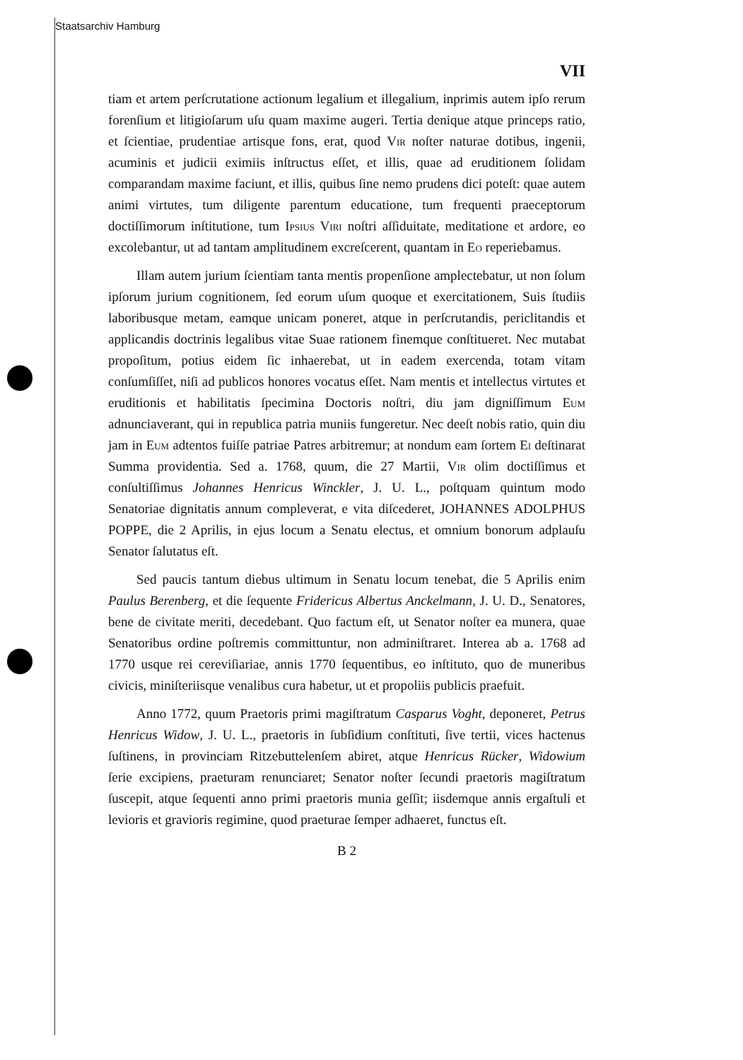Staatsarchiv Hamburg
VII
tiam et artem perſcrutatione actionum legalium et illegalium, inprimis autem ipſo rerum forenſium et litigioſarum uſu quam maxime augeri. Tertia denique atque princeps ratio, et ſcientiae, prudentiae artisque fons, erat, quod Vir noſter naturae dotibus, ingenii, acuminis et judicii eximiis inſtructus eſſet, et illis, quae ad eruditionem ſolidam comparandam maxime faciunt, et illis, quibus ſine nemo prudens dici poteſt: quae autem animi virtutes, tum diligente parentum educatione, tum frequenti praeceptorum doctiſſimorum inſtitutione, tum Ipsius Viri noſtri aſſiduitate, meditatione et ardore, eo excolebantur, ut ad tantam amplitudinem excreſcerent, quantam in Eo reperiebamus.
Illam autem jurium ſcientiam tanta mentis propenſione amplectebatur, ut non ſolum ipſorum jurium cognitionem, ſed eorum uſum quoque et exercitationem, Suis ſtudiis laboribusque metam, eamque unicam poneret, atque in perſcrutandis, periclitandis et applicandis doctrinis legalibus vitae Suae rationem finemque conſtitueret. Nec mutabat propoſitum, potius eidem ſic inhaerebat, ut in eadem exercenda, totam vitam conſumſiſſet, niſi ad publicos honores vocatus eſſet. Nam mentis et intellectus virtutes et eruditionis et habilitatis ſpecimina Doctoris noſtri, diu jam digniſſimum Eum adnunciaverant, qui in republica patria muniis fungeretur. Nec deeſt nobis ratio, quin diu jam in Eum adtentos fuiſſe patriae Patres arbitremur; at nondum eam ſortem Ei deſtinarat Summa providentia. Sed a. 1768, quum, die 27 Martii, Vir olim doctiſſimus et conſultiſſimus Johannes Henricus Winckler, J. U. L., poſtquam quintum modo Senatoriae dignitatis annum compleverat, e vita diſcederet, JOHANNES ADOLPHUS POPPE, die 2 Aprilis, in ejus locum a Senatu electus, et omnium bonorum adplauſu Senator ſalutatus eſt.
Sed paucis tantum diebus ultimum in Senatu locum tenebat, die 5 Aprilis enim Paulus Berenberg, et die ſequente Fridericus Albertus Anckelmann, J. U. D., Senatores, bene de civitate meriti, decedebant. Quo factum eſt, ut Senator noſter ea munera, quae Senatoribus ordine poſtremis committuntur, non adminiſtraret. Interea ab a. 1768 ad 1770 usque rei cereviſiariae, annis 1770 ſequentibus, eo inſtituto, quo de muneribus civicis, miniſteriisque venalibus cura habetur, ut et propoliis publicis praefuit.
Anno 1772, quum Praetoris primi magiſtratum Casparus Voght, deponeret, Petrus Henricus Widow, J. U. L., praetoris in ſubſidium conſtituti, ſive tertii, vices hactenus ſuſtinens, in provinciam Ritzebuttelenſem abiret, atque Henricus Rücker, Widowium ſerie excipiens, praeturam renunciaret; Senator noſter ſecundi praetoris magiſtratum ſuscepit, atque ſequenti anno primi praetoris munia geſſit; iisdemque annis ergaſtuli et levioris et gravioris regimine, quod praeturae ſemper adhaeret, functus eſt.
B 2